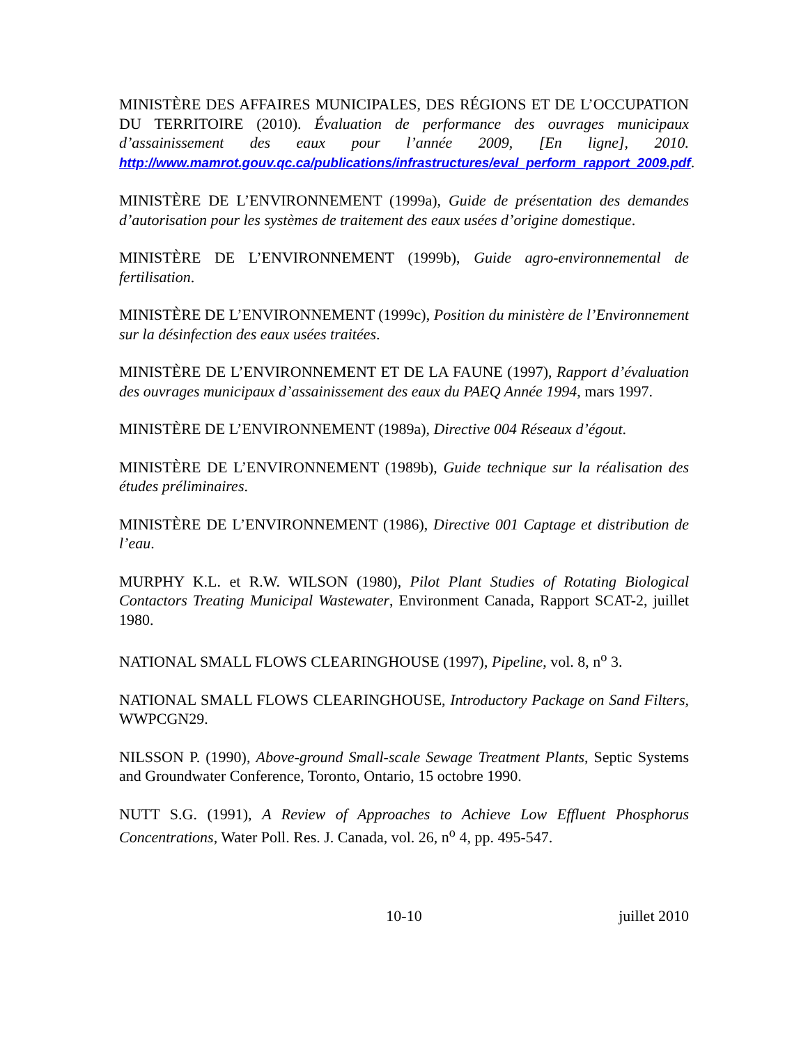MINISTÈRE DES AFFAIRES MUNICIPALES, DES RÉGIONS ET DE L’OCCUPATION DU TERRITOIRE (2010). Évaluation de performance des ouvrages municipaux d’assainissement des eaux pour l’année 2009, [En ligne], 2010. http://www.mamrot.gouv.qc.ca/publications/infrastructures/eval_perform_rapport_2009.pdf.
MINISTÈRE DE L’ENVIRONNEMENT (1999a), Guide de présentation des demandes d’autorisation pour les systèmes de traitement des eaux usées d’origine domestique.
MINISTÈRE DE L’ENVIRONNEMENT (1999b), Guide agro-environnemental de fertilisation.
MINISTÈRE DE L’ENVIRONNEMENT (1999c), Position du ministère de l’Environnement sur la désinfection des eaux usées traitées.
MINISTÈRE DE L’ENVIRONNEMENT ET DE LA FAUNE (1997), Rapport d’évaluation des ouvrages municipaux d’assainissement des eaux du PAEQ Année 1994, mars 1997.
MINISTÈRE DE L’ENVIRONNEMENT (1989a), Directive 004 Réseaux d’égout.
MINISTÈRE DE L’ENVIRONNEMENT (1989b), Guide technique sur la réalisation des études préliminaires.
MINISTÈRE DE L’ENVIRONNEMENT (1986), Directive 001 Captage et distribution de l’eau.
MURPHY K.L. et R.W. WILSON (1980), Pilot Plant Studies of Rotating Biological Contactors Treating Municipal Wastewater, Environment Canada, Rapport SCAT-2, juillet 1980.
NATIONAL SMALL FLOWS CLEARINGHOUSE (1997), Pipeline, vol. 8, n<sup>o</sup> 3.
NATIONAL SMALL FLOWS CLEARINGHOUSE, Introductory Package on Sand Filters, WWPCGN29.
NILSSON P. (1990), Above-ground Small-scale Sewage Treatment Plants, Septic Systems and Groundwater Conference, Toronto, Ontario, 15 octobre 1990.
NUTT S.G. (1991), A Review of Approaches to Achieve Low Effluent Phosphorus Concentrations, Water Poll. Res. J. Canada, vol. 26, n<sup>o</sup> 4, pp. 495-547.
10-10 juillet 2010